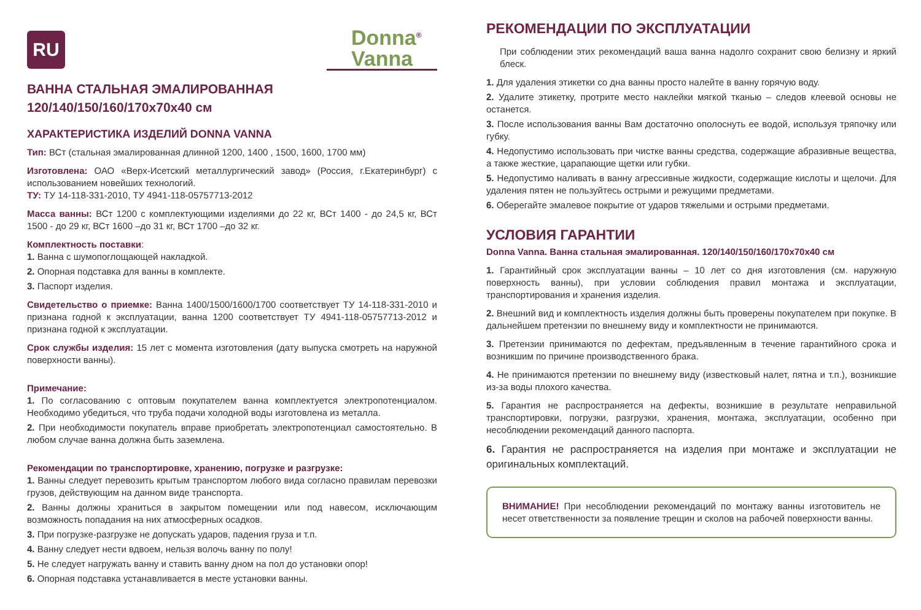RU
Donna<sup>®</sup>
Vanna
ВАННА СТАЛЬНАЯ ЭМАЛИРОВАННАЯ
120/140/150/160/170х70х40 см
ХАРАКТЕРИСТИКА ИЗДЕЛИЙ DONNA VANNA
Тип: ВСт (стальная эмалированная длинной 1200, 1400 , 1500, 1600, 1700 мм)
Изготовлена: ОАО «Верх-Исетский металлургический завод» (Россия, г.Екатеринбург) с использованием новейших технологий.
ТУ: ТУ 14-118-331-2010, ТУ 4941-118-05757713-2012
Масса ванны: ВСт 1200 с комплектующими изделиями до 22 кг, ВСт 1400 - до 24,5 кг, ВСт 1500 - до 29 кг, ВСт 1600 –до 31 кг, ВСт 1700 –до 32 кг.
Комплектность поставки:
1. Ванна с шумопоглощающей накладкой.
2. Опорная подставка для ванны в комплекте.
3. Паспорт изделия.
Свидетельство о приемке: Ванна 1400/1500/1600/1700 соответствует ТУ 14-118-331-2010 и признана годной к эксплуатации, ванна 1200 соответствует ТУ 4941-118-05757713-2012 и признана годной к эксплуатации.
Срок службы изделия: 15 лет с момента изготовления (дату выпуска смотреть на наружной поверхности ванны).
Примечание:
1. По согласованию с оптовым покупателем ванна комплектуется электропотенциалом. Необходимо убедиться, что труба подачи холодной воды изготовлена из металла.
2. При необходимости покупатель вправе приобретать электропотенциал самостоятельно. В любом случае ванна должна быть заземлена.
Рекомендации по транспортировке, хранению, погрузке и разгрузке:
1. Ванны следует перевозить крытым транспортом любого вида согласно правилам перевозки грузов, действующим на данном виде транспорта.
2. Ванны должны храниться в закрытом помещении или под навесом, исключающим возможность попадания на них атмосферных осадков.
3. При погрузке-разгрузке не допускать ударов, падения груза и т.п.
4. Ванну следует нести вдвоем, нельзя волочь ванну по полу!
5. Не следует нагружать ванну и ставить ванну дном на пол до установки опор!
6. Опорная подставка устанавливается в месте установки ванны.
РЕКОМЕНДАЦИИ ПО ЭКСПЛУАТАЦИИ
При соблюдении этих рекомендаций ваша ванна надолго сохранит свою белизну и яркий блеск.
1. Для удаления этикетки со дна ванны просто налейте в ванну горячую воду.
2. Удалите этикетку, протрите место наклейки мягкой тканью – следов клеевой основы не останется.
3. После использования ванны Вам достаточно ополоснуть ее водой, используя тряпочку или губку.
4. Недопустимо использовать при чистке ванны средства, содержащие абразивные вещества, а также жесткие, царапающие щетки или губки.
5. Недопустимо наливать в ванну агрессивные жидкости, содержащие кислоты и щелочи. Для удаления пятен не пользуйтесь острыми и режущими предметами.
6. Оберегайте эмалевое покрытие от ударов тяжелыми и острыми предметами.
УСЛОВИЯ ГАРАНТИИ
Donna Vanna. Ванна стальная эмалированная. 120/140/150/160/170х70х40 см
1. Гарантийный срок эксплуатации ванны – 10 лет со дня изготовления (см. наружную поверхность ванны), при условии соблюдения правил монтажа и эксплуатации, транспортирования и хранения изделия.
2. Внешний вид и комплектность изделия должны быть проверены покупателем при покупке. В дальнейшем претензии по внешнему виду и комплектности не принимаются.
3. Претензии принимаются по дефектам, предъявленным в течение гарантийного срока и возникшим по причине производственного брака.
4. Не принимаются претензии по внешнему виду (известковый налет, пятна и т.п.), возникшие из-за воды плохого качества.
5. Гарантия не распространяется на дефекты, возникшие в результате неправильной транспортировки, погрузки, разгрузки, хранения, монтажа, эксплуатации, особенно при несоблюдении рекомендаций данного паспорта.
6. Гарантия не распространяется на изделия при монтаже и эксплуатации не оригинальных комплектаций.
ВНИМАНИЕ! При несоблюдении рекомендаций по монтажу ванны изготовитель не несет ответственности за появление трещин и сколов на рабочей поверхности ванны.